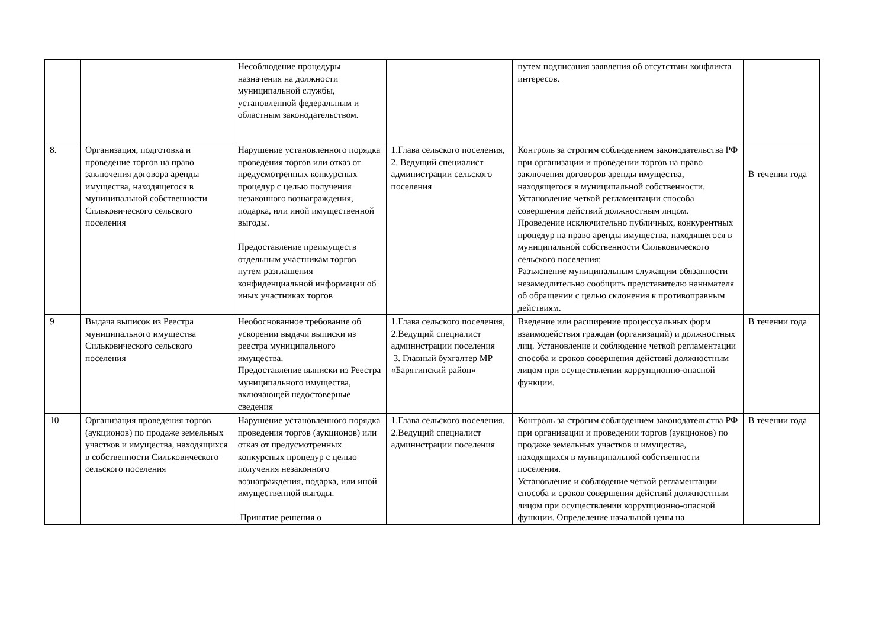| | | Несоблюдение процедуры назначения на должности муниципальной службы, установленной федеральным и областным законодательством. | | путем подписания заявления об отсутствии конфликта интересов. | |
| 8. | Организация, подготовка и проведение торгов на право заключения договора аренды имущества, находящегося в муниципальной собственности Сильковичеcкого сельского поселения | Нарушение установленного порядка проведения торгов или отказ от предусмотренных конкурсных процедур с целью получения незаконного вознаграждения, подарка, или иной имущественной выгоды. Предоставление преимуществ отдельным участникам торгов путем разглашения конфиденциальной информации об иных участниках торгов | 1.Глава сельского поселения, 2. Ведущий специалист администрации сельского поселения | Контроль за строгим соблюдением законодательства РФ при организации и проведении торгов на право заключения договоров аренды имущества, находящегося в муниципальной собственности. Установление четкой регламентации способа совершения действий должностным лицом. Проведение исключительно публичных, конкурентных процедур на право аренды имущества, находящегося в муниципальной собственности Сильковичеcкого сельского поселения; Разъяснение муниципальным служащим обязанности незамедлительно сообщить представителю нанимателя об обращении с целью склонения к противоправным действиям. | В течении года |
| 9 | Выдача выписок из Реестра муниципального имущества Сильковичеcкого сельского поселения | Необоснованное требование об ускорении выдачи выписки из реестра муниципального имущества. Предоставление выписки из Реестра муниципального имущества, включающей недостоверные сведения | 1.Глава сельского поселения, 2.Ведущий специалист администрации поселения 3. Главный бухгалтер МР «Барятинский район» | Введение или расширение процессуальных форм взаимодействия граждан (организаций) и должностных лиц. Установление и соблюдение четкой регламентации способа и сроков совершения действий должностным лицом при осуществлении коррупционно-опасной функции. | В течении года |
| 10 | Организация проведения торгов (аукционов) по продаже земельных участков и имущества, находящихся в собственности Сильковичеcкого сельского поселения | Нарушение установленного порядка проведения торгов (аукционов) или отказ от предусмотренных конкурсных процедур с целью получения незаконного вознаграждения, подарка, или иной имущественной выгоды. Принятие решения о | 1.Глава сельского поселения, 2.Ведущий специалист администрации поселения | Контроль за строгим соблюдением законодательства РФ при организации и проведении торгов (аукционов) по продаже земельных участков и имущества, находящихся в муниципальной собственности поселения. Установление и соблюдение четкой регламентации способа и сроков совершения действий должностным лицом при осуществлении коррупционно-опасной функции. Определение начальной цены на | В течении года |